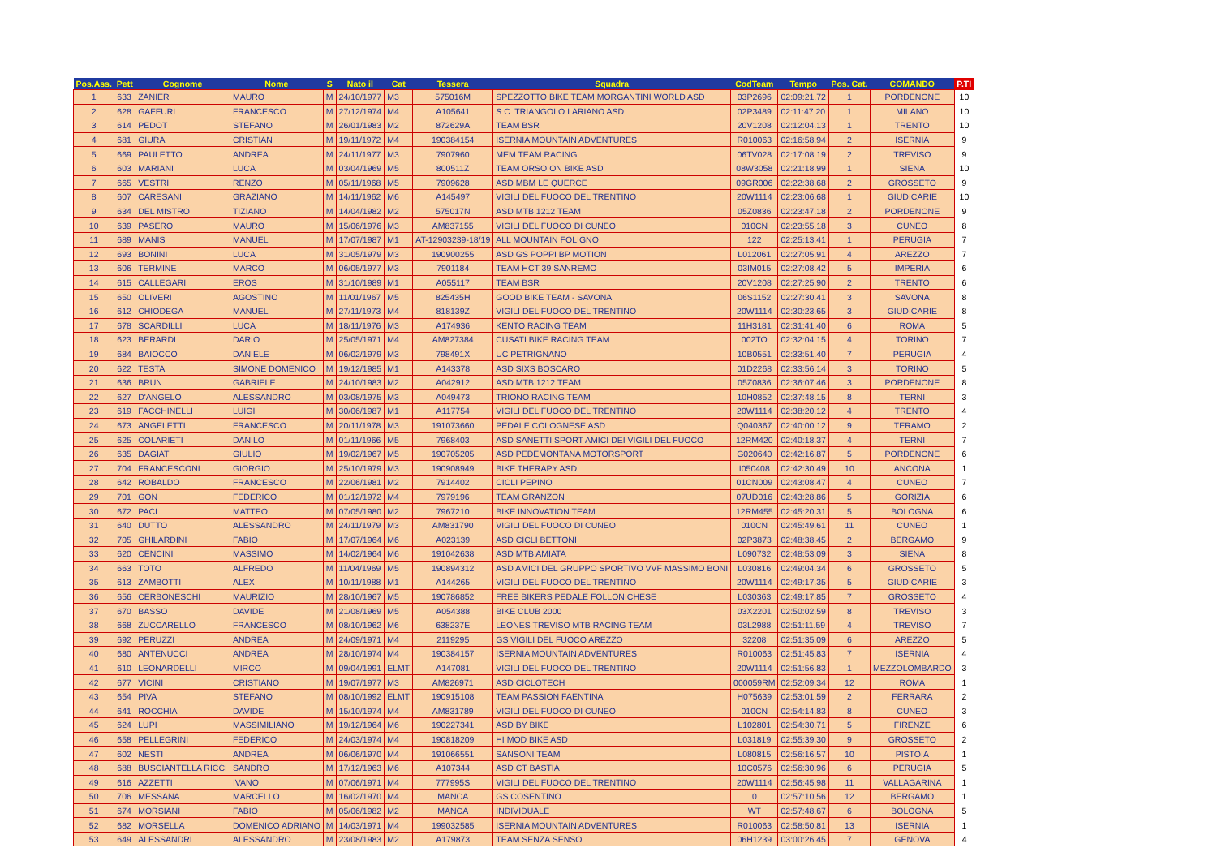| Pos.Ass. | Pett | Cognome | Nome | S | Nato il | Cat | Tessera | Squadra | CodTeam | Tempo | Pos. Cat. | COMANDO | P.TI |
| --- | --- | --- | --- | --- | --- | --- | --- | --- | --- | --- | --- | --- | --- |
| 1 | 633 | ZANIER | MAURO | M | 24/10/1977 | M3 | 575016M | SPEZZOTTO BIKE TEAM MORGANTINI WORLD ASD | 03P2696 | 02:09:21.72 | 1 | PORDENONE | 10 |
| 2 | 628 | GAFFURI | FRANCESCO | M | 27/12/1974 | M4 | A105641 | S.C. TRIANGOLO LARIANO ASD | 02P3489 | 02:11:47.20 | 1 | MILANO | 10 |
| 3 | 614 | PEDOT | STEFANO | M | 26/01/1983 | M2 | 872629A | TEAM BSR | 20V1208 | 02:12:04.13 | 1 | TRENTO | 10 |
| 4 | 681 | GIURA | CRISTIAN | M | 19/11/1972 | M4 | 190384154 | ISERNIA MOUNTAIN ADVENTURES | R010063 | 02:16:58.94 | 2 | ISERNIA | 9 |
| 5 | 669 | PAULETTO | ANDREA | M | 24/11/1977 | M3 | 7907960 | MEM TEAM RACING | 06TV028 | 02:17:08.19 | 2 | TREVISO | 9 |
| 6 | 603 | MARIANI | LUCA | M | 03/04/1969 | M5 | 800511Z | TEAM ORSO ON BIKE ASD | 08W3058 | 02:21:18.99 | 1 | SIENA | 10 |
| 7 | 665 | VESTRI | RENZO | M | 05/11/1968 | M5 | 7909628 | ASD MBM LE QUERCE | 09GR006 | 02:22:38.68 | 2 | GROSSETO | 9 |
| 8 | 607 | CARESANI | GRAZIANO | M | 14/11/1962 | M6 | A145497 | VIGILI DEL FUOCO DEL TRENTINO | 20W1114 | 02:23:06.68 | 1 | GIUDICARIE | 10 |
| 9 | 634 | DEL MISTRO | TIZIANO | M | 14/04/1982 | M2 | 575017N | ASD MTB 1212 TEAM | 05Z0836 | 02:23:47.18 | 2 | PORDENONE | 9 |
| 10 | 639 | PASERO | MAURO | M | 15/06/1976 | M3 | AM837155 | VIGILI DEL FUOCO DI CUNEO | 010CN | 02:23:55.18 | 3 | CUNEO | 8 |
| 11 | 689 | MANIS | MANUEL | M | 17/07/1987 | M1 | AT-12903239-18/19 | ALL MOUNTAIN FOLIGNO | 122 | 02:25:13.41 | 1 | PERUGIA | 7 |
| 12 | 693 | BONINI | LUCA | M | 31/05/1979 | M3 | 190900255 | ASD GS POPPI BP MOTION | L012061 | 02:27:05.91 | 4 | AREZZO | 7 |
| 13 | 606 | TERMINE | MARCO | M | 06/05/1977 | M3 | 7901184 | TEAM HCT 39 SANREMO | 03IM015 | 02:27:08.42 | 5 | IMPERIA | 6 |
| 14 | 615 | CALLEGARI | EROS | M | 31/10/1989 | M1 | A055117 | TEAM BSR | 20V1208 | 02:27:25.90 | 2 | TRENTO | 6 |
| 15 | 650 | OLIVERI | AGOSTINO | M | 11/01/1967 | M5 | 825435H | GOOD BIKE TEAM - SAVONA | 06S1152 | 02:27:30.41 | 3 | SAVONA | 8 |
| 16 | 612 | CHIODEGA | MANUEL | M | 27/11/1973 | M4 | 818139Z | VIGILI DEL FUOCO DEL TRENTINO | 20W1114 | 02:30:23.65 | 3 | GIUDICARIE | 8 |
| 17 | 678 | SCARDILLI | LUCA | M | 18/11/1976 | M3 | A174936 | KENTO RACING TEAM | 11H3181 | 02:31:41.40 | 6 | ROMA | 5 |
| 18 | 623 | BERARDI | DARIO | M | 25/05/1971 | M4 | AM827384 | CUSATI BIKE RACING TEAM | 002TO | 02:32:04.15 | 4 | TORINO | 7 |
| 19 | 684 | BAIOCCO | DANIELE | M | 06/02/1979 | M3 | 798491X | UC PETRIGNANO | 10B0551 | 02:33:51.40 | 7 | PERUGIA | 4 |
| 20 | 622 | TESTA | SIMONE DOMENICO | M | 19/12/1985 | M1 | A143378 | ASD SIXS BOSCARO | 01D2268 | 02:33:56.14 | 3 | TORINO | 5 |
| 21 | 636 | BRUN | GABRIELE | M | 24/10/1983 | M2 | A042912 | ASD MTB 1212 TEAM | 05Z0836 | 02:36:07.46 | 3 | PORDENONE | 8 |
| 22 | 627 | D'ANGELO | ALESSANDRO | M | 03/08/1975 | M3 | A049473 | TRIONO RACING TEAM | 10H0852 | 02:37:48.15 | 8 | TERNI | 3 |
| 23 | 619 | FACCHINELLI | LUIGI | M | 30/06/1987 | M1 | A117754 | VIGILI DEL FUOCO DEL TRENTINO | 20W1114 | 02:38:20.12 | 4 | TRENTO | 4 |
| 24 | 673 | ANGELETTI | FRANCESCO | M | 20/11/1978 | M3 | 191073660 | PEDALE COLOGNESE ASD | Q040367 | 02:40:00.12 | 9 | TERAMO | 2 |
| 25 | 625 | COLARIETI | DANILO | M | 01/11/1966 | M5 | 7968403 | ASD SANETTI SPORT AMICI DEI VIGILI DEL FUOCO | 12RM420 | 02:40:18.37 | 4 | TERNI | 7 |
| 26 | 635 | DAGIAT | GIULIO | M | 19/02/1967 | M5 | 190705205 | ASD PEDEMONTANA MOTORSPORT | G020640 | 02:42:16.87 | 5 | PORDENONE | 6 |
| 27 | 704 | FRANCESCONI | GIORGIO | M | 25/10/1979 | M3 | 190908949 | BIKE THERAPY ASD | I050408 | 02:42:30.49 | 10 | ANCONA | 1 |
| 28 | 642 | ROBALDO | FRANCESCO | M | 22/06/1981 | M2 | 7914402 | CICLI PEPINO | 01CN009 | 02:43:08.47 | 4 | CUNEO | 7 |
| 29 | 701 | GON | FEDERICO | M | 01/12/1972 | M4 | 7979196 | TEAM GRANZON | 07UD016 | 02:43:28.86 | 5 | GORIZIA | 6 |
| 30 | 672 | PACI | MATTEO | M | 07/05/1980 | M2 | 7967210 | BIKE INNOVATION TEAM | 12RM455 | 02:45:20.31 | 5 | BOLOGNA | 6 |
| 31 | 640 | DUTTO | ALESSANDRO | M | 24/11/1979 | M3 | AM831790 | VIGILI DEL FUOCO DI CUNEO | 010CN | 02:45:49.61 | 11 | CUNEO | 1 |
| 32 | 705 | GHILARDINI | FABIO | M | 17/07/1964 | M6 | A023139 | ASD CICLI BETTONI | 02P3873 | 02:48:38.45 | 2 | BERGAMO | 9 |
| 33 | 620 | CENCINI | MASSIMO | M | 14/02/1964 | M6 | 191042638 | ASD MTB AMIATA | L090732 | 02:48:53.09 | 3 | SIENA | 8 |
| 34 | 663 | TOTO | ALFREDO | M | 11/04/1969 | M5 | 190894312 | ASD AMICI DEL GRUPPO SPORTIVO VVF MASSIMO BONI | L030816 | 02:49:04.34 | 6 | GROSSETO | 5 |
| 35 | 613 | ZAMBOTTI | ALEX | M | 10/11/1988 | M1 | A144265 | VIGILI DEL FUOCO DEL TRENTINO | 20W1114 | 02:49:17.35 | 5 | GIUDICARIE | 3 |
| 36 | 656 | CERBONESCHI | MAURIZIO | M | 28/10/1967 | M5 | 190786852 | FREE BIKERS PEDALE FOLLONICHESE | L030363 | 02:49:17.85 | 7 | GROSSETO | 4 |
| 37 | 670 | BASSO | DAVIDE | M | 21/08/1969 | M5 | A054388 | BIKE CLUB 2000 | 03X2201 | 02:50:02.59 | 8 | TREVISO | 3 |
| 38 | 668 | ZUCCARELLO | FRANCESCO | M | 08/10/1962 | M6 | 638237E | LEONES TREVISO MTB RACING TEAM | 03L2988 | 02:51:11.59 | 4 | TREVISO | 7 |
| 39 | 692 | PERUZZI | ANDREA | M | 24/09/1971 | M4 | 2119295 | GS VIGILI DEL FUOCO AREZZO | 32208 | 02:51:35.09 | 6 | AREZZO | 5 |
| 40 | 680 | ANTENUCCI | ANDREA | M | 28/10/1974 | M4 | 190384157 | ISERNIA MOUNTAIN ADVENTURES | R010063 | 02:51:45.83 | 7 | ISERNIA | 4 |
| 41 | 610 | LEONARDELLI | MIRCO | M | 09/04/1991 | ELMT | A147081 | VIGILI DEL FUOCO DEL TRENTINO | 20W1114 | 02:51:56.83 | 1 | MEZZOLOMBARDO | 3 |
| 42 | 677 | VICINI | CRISTIANO | M | 19/07/1977 | M3 | AM826971 | ASD CICLOTECH | 000059RM | 02:52:09.34 | 12 | ROMA | 1 |
| 43 | 654 | PIVA | STEFANO | M | 08/10/1992 | ELMT | 190915108 | TEAM PASSION FAENTINA | H075639 | 02:53:01.59 | 2 | FERRARA | 2 |
| 44 | 641 | ROCCHIA | DAVIDE | M | 15/10/1974 | M4 | AM831789 | VIGILI DEL FUOCO DI CUNEO | 010CN | 02:54:14.83 | 8 | CUNEO | 3 |
| 45 | 624 | LUPI | MASSIMILIANO | M | 19/12/1964 | M6 | 190227341 | ASD BY BIKE | L102801 | 02:54:30.71 | 5 | FIRENZE | 6 |
| 46 | 658 | PELLEGRINI | FEDERICO | M | 24/03/1974 | M4 | 190818209 | HI MOD BIKE ASD | L031819 | 02:55:39.30 | 9 | GROSSETO | 2 |
| 47 | 602 | NESTI | ANDREA | M | 06/06/1970 | M4 | 191066551 | SANSONI TEAM | L080815 | 02:56:16.57 | 10 | PISTOIA | 1 |
| 48 | 688 | BUSCIANTELLA RICCI | SANDRO | M | 17/12/1963 | M6 | A107344 | ASD CT BASTIA | 10C0576 | 02:56:30.96 | 6 | PERUGIA | 5 |
| 49 | 616 | AZZETTI | IVANO | M | 07/06/1971 | M4 | 777995S | VIGILI DEL FUOCO DEL TRENTINO | 20W1114 | 02:56:45.98 | 11 | VALLAGARINA | 1 |
| 50 | 706 | MESSANA | MARCELLO | M | 16/02/1970 | M4 | MANCA | GS COSENTINO | 0 | 02:57:10.56 | 12 | BERGAMO | 1 |
| 51 | 674 | MORSIANI | FABIO | M | 05/06/1982 | M2 | MANCA | INDIVIDUALE | WT | 02:57:48.67 | 6 | BOLOGNA | 5 |
| 52 | 682 | MORSELLA | DOMENICO ADRIANO | M | 14/03/1971 | M4 | 199032585 | ISERNIA MOUNTAIN ADVENTURES | R010063 | 02:58:50.81 | 13 | ISERNIA | 1 |
| 53 | 649 | ALESSANDRI | ALESSANDRO | M | 23/08/1983 | M2 | A179873 | TEAM SENZA SENSO | 06H1239 | 03:00:26.45 | 7 | GENOVA | 4 |